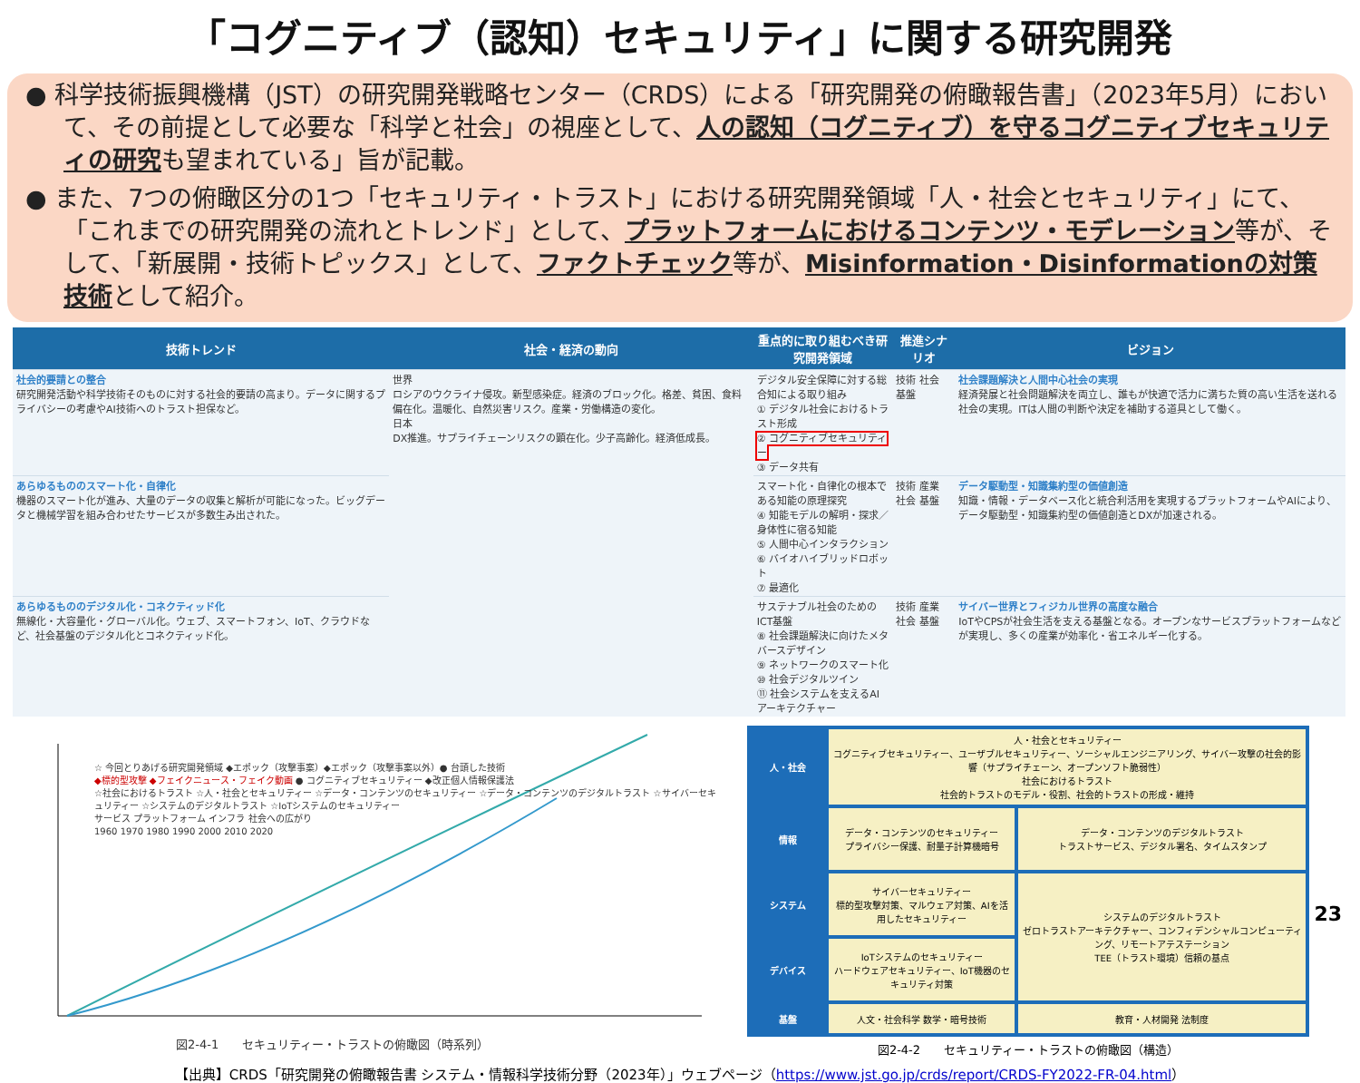「コグニティブ（認知）セキュリティ」に関する研究開発
● 科学技術振興機構（JST）の研究開発戦略センター（CRDS）による「研究開発の俯瞰報告書」（2023年5月）において、その前提として必要な「科学と社会」の視座として、人の認知（コグニティブ）を守るコグニティブセキュリティの研究も望まれている」旨が記載。
● また、7つの俯瞰区分の1つ「セキュリティ・トラスト」における研究開発領域「人・社会とセキュリティ」にて、「これまでの研究開発の流れとトレンド」として、プラットフォームにおけるコンテンツ・モデレーション等が、そして、「新展開・技術トピックス」として、ファクトチェック等が、Misinformation・Disinformationの対策技術として紹介。
| 技術トレンド | 社会・経済の動向 | 重点的に取り組むべき研究開発領域 | 推進シナリオ | ビジョン |
| --- | --- | --- | --- | --- |
| 社会的要請との整合 研究開発活動や科学技術そのものに対する社会的要請の高まり。データに関するプライバシーの考慮やAI技術へのトラスト担保など。 | 世界 ロシアのウクライナ侵攻。新型感染症。経済のブロック化。格差、貧困、食料偏在化。温暖化、自然災害リスク。産業・労働構造の変化。 日本 DX推進。サプライチェーンリスクの顕在化。少子高齢化。経済低成長。 | デジタル安全保障に対する総合知による取り組み ① デジタル社会におけるトラスト形成 ② コグニティブセキュリティー ③ データ共有 | 技術 社会 基盤 | 社会課題解決と人間中心社会の実現 経済発展と社会問題解決を両立し、誰もが快適で活力に満ちた質の高い生活を送れる社会の実現。ITは人間の判断や決定を補助する道具として働く。 |
| あらゆるもののスマート化・自律化 機器のスマート化が進み、大量のデータの収集と解析が可能になった。ビッグデータと機械学習を組み合わせたサービスが多数生み出された。 | | スマート化・自律化の根本である知能の原理探究 ④ 知能モデルの解明・探求／身体性に宿る知能 ⑤ 人間中心インタラクション ⑥ バイオハイブリッドロボット ⑦ 最適化 | 技術 産業 社会 基盤 | データ駆動型・知識集約型の価値創造 知識・情報・データベース化と統合利活用を実現するプラットフォームやAIにより、データ駆動型・知識集約型の価値創造とDXが加速される。 |
| あらゆるもののデジタル化・コネクティッド化 無線化・大容量化・グローバル化。ウェブ、スマートフォン、IoT、クラウドなど、社会基盤のデジタル化とコネクティッド化。 | | サステナブル社会のためのICT基盤 ⑧ 社会課題解決に向けたメタバースデザイン ⑨ ネットワークのスマート化 ⑩ 社会デジタルツイン ⑪ 社会システムを支えるAIアーキテクチャー | 技術 産業 社会 基盤 | サイバー世界とフィジカル世界の高度な融合 IoTやCPSが社会生活を支える基盤となる。オープンなサービスプラットフォームなどが実現し、多くの産業が効率化・省エネルギー化する。 |
☆ 今回とりあげる研究開発領域 ◆エポック（攻撃事案）◆エポック（攻撃事案以外）● 台頭した技術
◆標的型攻撃 ◆フェイクニュース・フェイク動画 ● コグニティブセキュリティー ◆改正個人情報保護法
☆社会におけるトラスト ☆人・社会とセキュリティー ☆データ・コンテンツのセキュリティー ☆データ・コンテンツのデジタルトラスト ☆サイバーセキュリティー ☆システムのデジタルトラスト ☆IoTシステムのセキュリティー
サービス プラットフォーム インフラ 社会への広がり
1960 1970 1980 1990 2000 2010 2020
図2-4-1　　セキュリティー・トラストの俯瞰図（時系列）
| 人・社会 | 人・社会とセキュリティー コグニティブセキュリティー、ユーザブルセキュリティー、ソーシャルエンジニアリング、サイバー攻撃の社会的影響（サプライチェーン、オープンソフト脆弱性） 社会におけるトラスト 社会的トラストのモデル・役割、社会的トラストの形成・維持 | |
| 情報 | データ・コンテンツのセキュリティー プライバシー保護、耐量子計算機暗号 | データ・コンテンツのデジタルトラスト トラストサービス、デジタル署名、タイムスタンプ |
| システム | サイバーセキュリティー 標的型攻撃対策、マルウェア対策、AIを活用したセキュリティー | システムのデジタルトラスト ゼロトラストアーキテクチャー、コンフィデンシャルコンピューティング、リモートアテステーション TEE（トラスト環境）信頼の基点 |
| デバイス | IoTシステムのセキュリティー ハードウェアセキュリティー、IoT機器のセキュリティ対策 | |
| 基盤 | 人文・社会科学 数学・暗号技術 | 教育・人材開発 法制度 |
図2-4-2　　セキュリティー・トラストの俯瞰図（構造）
【出典】CRDS「研究開発の俯瞰報告書 システム・情報科学技術分野（2023年）」ウェブページ（https://www.jst.go.jp/crds/report/CRDS-FY2022-FR-04.html）
23